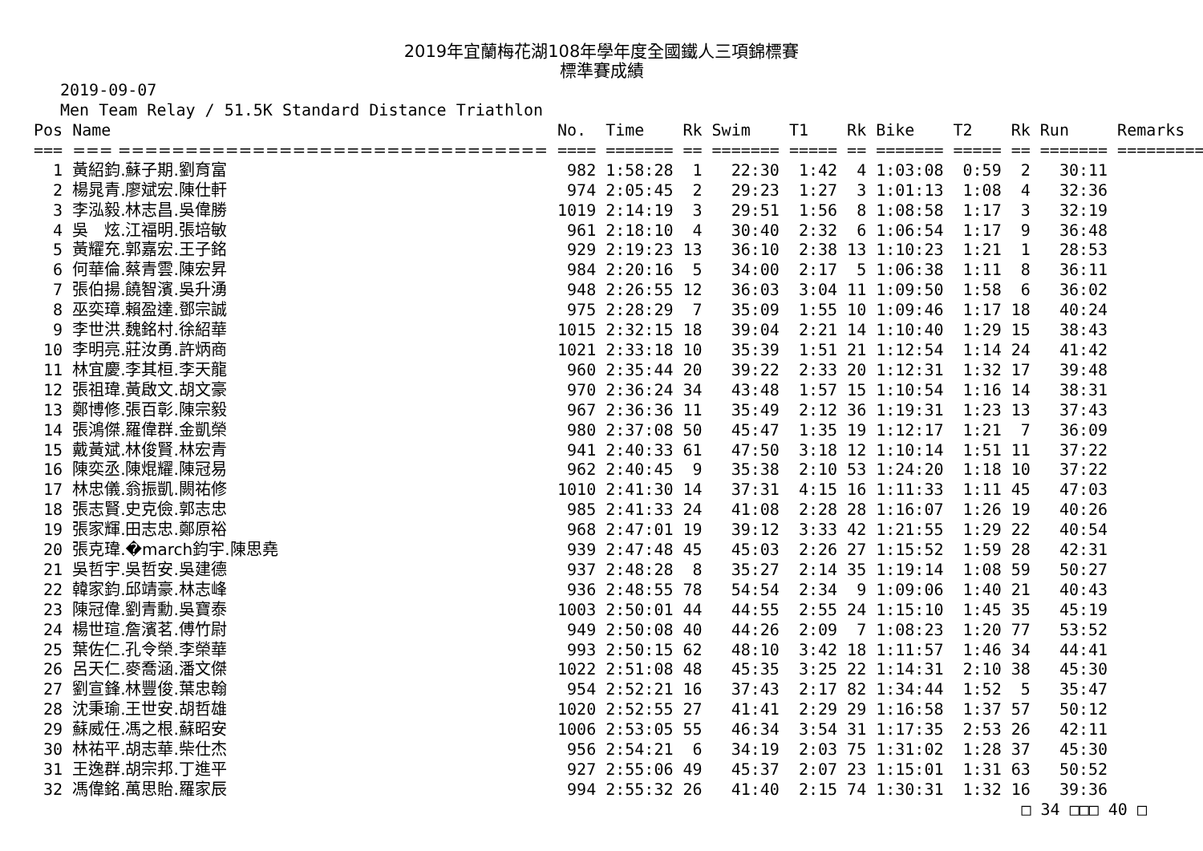2019年宜蘭梅花湖108年學年度全國鐵人三項錦標賽
標準賽成績
2019-09-07
Men Team Relay / 51.5K Standard Distance Triathlon
| Pos | Name | No. | Time | Rk | Swim | T1 | Rk | Bike | T2 | Rk | Run | Remarks |
| --- | --- | --- | --- | --- | --- | --- | --- | --- | --- | --- | --- | --- |
| === | === ================================ | ==== | ======= | == | ======= | ===== | == | ======= | ===== | == | ======= | ========= |
| 1 | 黃紹鈞.蘇子期.劉育富 | 982 | 1:58:28 | 1 | 22:30 | 1:42 | 4 | 1:03:08 | 0:59 | 2 | 30:11 | |
| 2 | 楊晁青.廖斌宏.陳仕軒 | 974 | 2:05:45 | 2 | 29:23 | 1:27 | 3 | 1:01:13 | 1:08 | 4 | 32:36 | |
| 3 | 李泓毅.林志昌.吳偉勝 | 1019 | 2:14:19 | 3 | 29:51 | 1:56 | 8 | 1:08:58 | 1:17 | 3 | 32:19 | |
| 4 | 吳 炫.江福明.張培敏 | 961 | 2:18:10 | 4 | 30:40 | 2:32 | 6 | 1:06:54 | 1:17 | 9 | 36:48 | |
| 5 | 黃耀充.郭嘉宏.王子銘 | 929 | 2:19:23 | 13 | 36:10 | 2:38 | 13 | 1:10:23 | 1:21 | 1 | 28:53 | |
| 6 | 何華倫.蔡青雲.陳宏昇 | 984 | 2:20:16 | 5 | 34:00 | 2:17 | 5 | 1:06:38 | 1:11 | 8 | 36:11 | |
| 7 | 張伯揚.饒智濱.吳升湧 | 948 | 2:26:55 | 12 | 36:03 | 3:04 | 11 | 1:09:50 | 1:58 | 6 | 36:02 | |
| 8 | 巫奕璋.賴盈達.鄧宗誠 | 975 | 2:28:29 | 7 | 35:09 | 1:55 | 10 | 1:09:46 | 1:17 | 18 | 40:24 | |
| 9 | 李世洪.魏銘村.徐紹華 | 1015 | 2:32:15 | 18 | 39:04 | 2:21 | 14 | 1:10:40 | 1:29 | 15 | 38:43 | |
| 10 | 李明亮.莊汝勇.許炳商 | 1021 | 2:33:18 | 10 | 35:39 | 1:51 | 21 | 1:12:54 | 1:14 | 24 | 41:42 | |
| 11 | 林宜慶.李其桓.李天龍 | 960 | 2:35:44 | 20 | 39:22 | 2:33 | 20 | 1:12:31 | 1:32 | 17 | 39:48 | |
| 12 | 張祖瑋.黃啟文.胡文豪 | 970 | 2:36:24 | 34 | 43:48 | 1:57 | 15 | 1:10:54 | 1:16 | 14 | 38:31 | |
| 13 | 鄭博修.張百彰.陳宗毅 | 967 | 2:36:36 | 11 | 35:49 | 2:12 | 36 | 1:19:31 | 1:23 | 13 | 37:43 | |
| 14 | 張鴻傑.羅偉群.金凱榮 | 980 | 2:37:08 | 50 | 45:47 | 1:35 | 19 | 1:12:17 | 1:21 | 7 | 36:09 | |
| 15 | 戴黃斌.林俊賢.林宏青 | 941 | 2:40:33 | 61 | 47:50 | 3:18 | 12 | 1:10:14 | 1:51 | 11 | 37:22 | |
| 16 | 陳奕丞.陳焜耀.陳冠易 | 962 | 2:40:45 | 9 | 35:38 | 2:10 | 53 | 1:24:20 | 1:18 | 10 | 37:22 | |
| 17 | 林忠儀.翁振凱.闕祐修 | 1010 | 2:41:30 | 14 | 37:31 | 4:15 | 16 | 1:11:33 | 1:11 | 45 | 47:03 | |
| 18 | 張志賢.史克儉.郭志忠 | 985 | 2:41:33 | 24 | 41:08 | 2:28 | 28 | 1:16:07 | 1:26 | 19 | 40:26 | |
| 19 | 張家輝.田志忠.鄭原裕 | 968 | 2:47:01 | 19 | 39:12 | 3:33 | 42 | 1:21:55 | 1:29 | 22 | 40:54 | |
| 20 | 張克瑋.�march鈞宇.陳思堯 | 939 | 2:47:48 | 45 | 45:03 | 2:26 | 27 | 1:15:52 | 1:59 | 28 | 42:31 | |
| 21 | 吳哲宇.吳哲安.吳建德 | 937 | 2:48:28 | 8 | 35:27 | 2:14 | 35 | 1:19:14 | 1:08 | 59 | 50:27 | |
| 22 | 韓家鈞.邱靖豪.林志峰 | 936 | 2:48:55 | 78 | 54:54 | 2:34 | 9 | 1:09:06 | 1:40 | 21 | 40:43 | |
| 23 | 陳冠偉.劉青勳.吳寶泰 | 1003 | 2:50:01 | 44 | 44:55 | 2:55 | 24 | 1:15:10 | 1:45 | 35 | 45:19 | |
| 24 | 楊世瑄.詹濱茗.傅竹尉 | 949 | 2:50:08 | 40 | 44:26 | 2:09 | 7 | 1:08:23 | 1:20 | 77 | 53:52 | |
| 25 | 葉佐仁.孔令榮.李榮華 | 993 | 2:50:15 | 62 | 48:10 | 3:42 | 18 | 1:11:57 | 1:46 | 34 | 44:41 | |
| 26 | 呂天仁.麥喬涵.潘文傑 | 1022 | 2:51:08 | 48 | 45:35 | 3:25 | 22 | 1:14:31 | 2:10 | 38 | 45:30 | |
| 27 | 劉宣鋒.林豐俊.葉忠翰 | 954 | 2:52:21 | 16 | 37:43 | 2:17 | 82 | 1:34:44 | 1:52 | 5 | 35:47 | |
| 28 | 沈秉瑜.王世安.胡哲雄 | 1020 | 2:52:55 | 27 | 41:41 | 2:29 | 29 | 1:16:58 | 1:37 | 57 | 50:12 | |
| 29 | 蘇威任.馮之根.蘇昭安 | 1006 | 2:53:05 | 55 | 46:34 | 3:54 | 31 | 1:17:35 | 2:53 | 26 | 42:11 | |
| 30 | 林祐平.胡志華.柴仕杰 | 956 | 2:54:21 | 6 | 34:19 | 2:03 | 75 | 1:31:02 | 1:28 | 37 | 45:30 | |
| 31 | 王逸群.胡宗邦.丁進平 | 927 | 2:55:06 | 49 | 45:37 | 2:07 | 23 | 1:15:01 | 1:31 | 63 | 50:52 | |
| 32 | 馮偉銘.萬思貽.羅家辰 | 994 | 2:55:32 | 26 | 41:40 | 2:15 | 74 | 1:30:31 | 1:32 | 16 | 39:36 | |
□ 34 □□□ 40 □